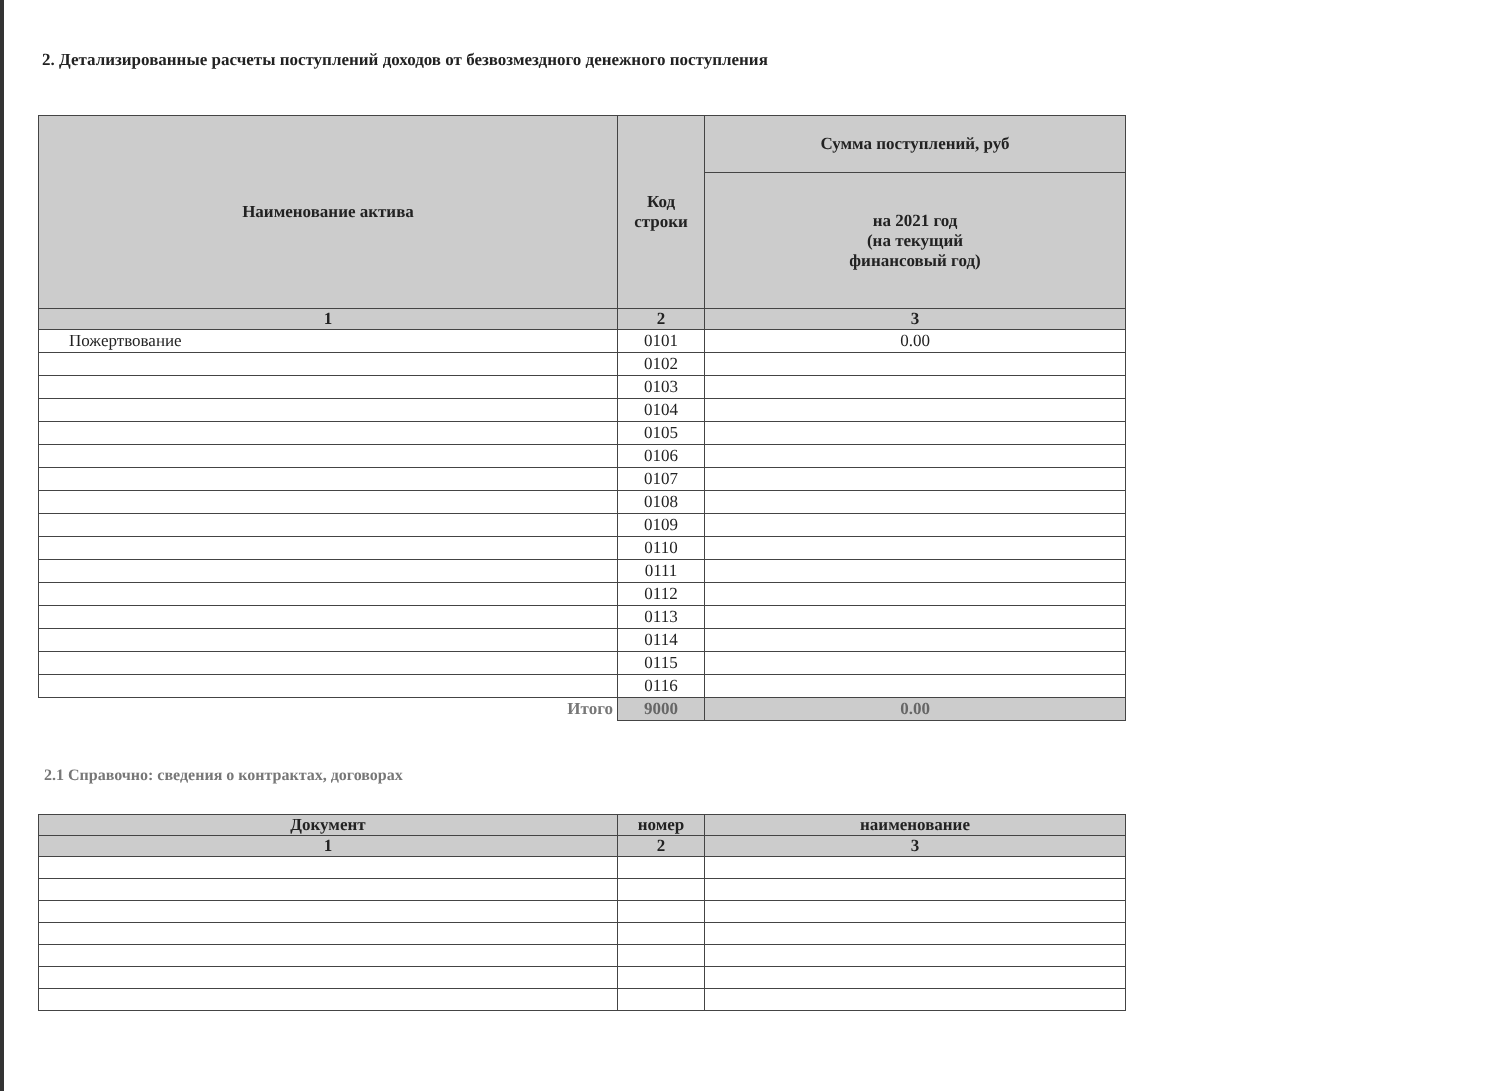2. Детализированные расчеты поступлений доходов от безвозмездного денежного поступления
| Наименование актива | Код строки | Сумма поступлений, руб |
| --- | --- | --- |
| | | на 2021 год (на текущий финансовый год) |
| 1 | 2 | 3 |
| Пожертвование | 0101 | 0.00 |
| | 0102 | |
| | 0103 | |
| | 0104 | |
| | 0105 | |
| | 0106 | |
| | 0107 | |
| | 0108 | |
| | 0109 | |
| | 0110 | |
| | 0111 | |
| | 0112 | |
| | 0113 | |
| | 0114 | |
| | 0115 | |
| | 0116 | |
| Итого | 9000 | 0.00 |
2.1 Справочно: сведения о контрактах, договорах
| Документ | номер | наименование |
| --- | --- | --- |
| 1 | 2 | 3 |